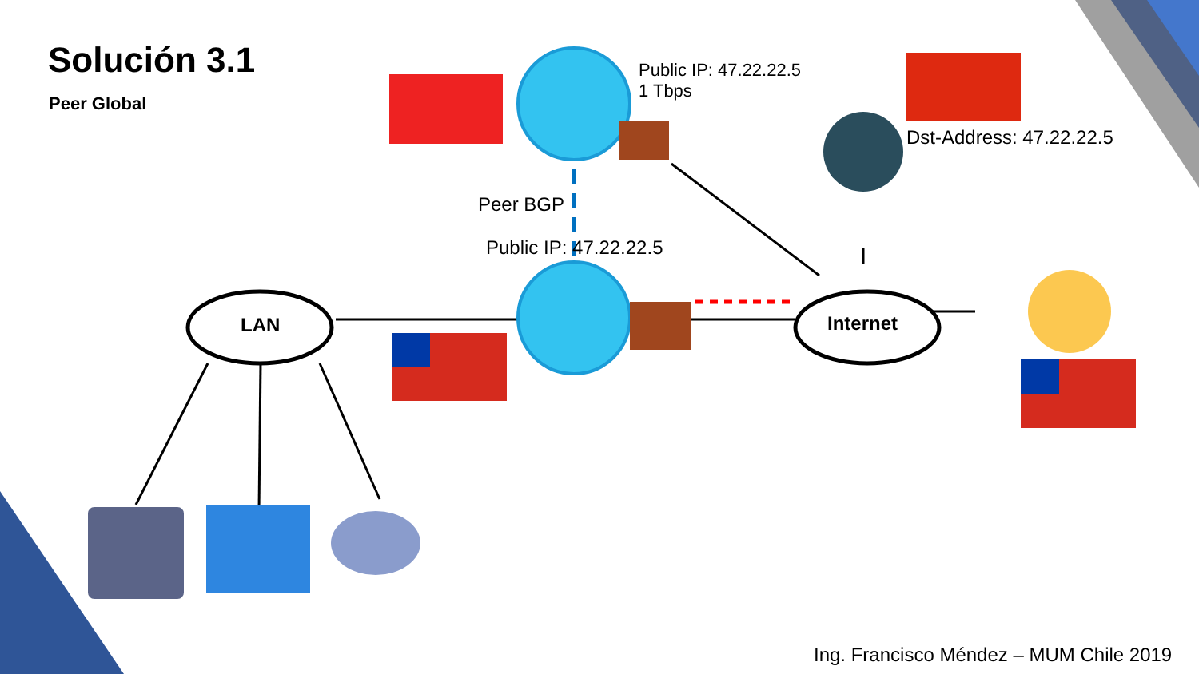Solución 3.1
Peer Global
Public IP: 47.22.22.5
1 Tbps
Dst-Address: 47.22.22.5
Peer BGP
Public IP: 47.22.22.5
LAN Internet
Ing. Francisco Méndez – MUM Chile 2019